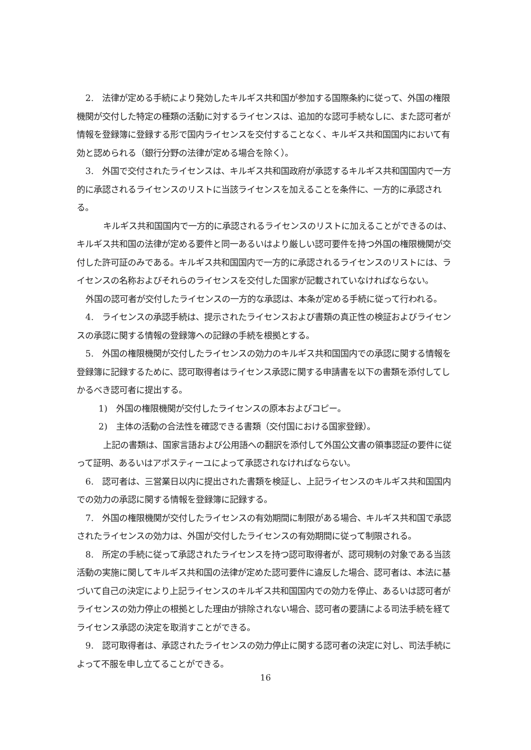2.　法律が定める手続により発効したキルギス共和国が参加する国際条約に従って、外国の権限機関が交付した特定の種類の活動に対するライセンスは、追加的な認可手続なしに、また認可者が情報を登録簿に登録する形で国内ライセンスを交付することなく、キルギス共和国国内において有効と認められる（銀行分野の法律が定める場合を除く）。
3.　外国で交付されたライセンスは、キルギス共和国政府が承認するキルギス共和国国内で一方的に承認されるライセンスのリストに当該ライセンスを加えることを条件に、一方的に承認される。
キルギス共和国国内で一方的に承認されるライセンスのリストに加えることができるのは、キルギス共和国の法律が定める要件と同一あるいはより厳しい認可要件を持つ外国の権限機関が交付した許可証のみである。キルギス共和国国内で一方的に承認されるライセンスのリストには、ライセンスの名称およびそれらのライセンスを交付した国家が記載されていなければならない。
外国の認可者が交付したライセンスの一方的な承認は、本条が定める手続に従って行われる。
4.　ライセンスの承認手続は、提示されたライセンスおよび書類の真正性の検証およびライセンスの承認に関する情報の登録簿への記録の手続を根拠とする。
5.　外国の権限機関が交付したライセンスの効力のキルギス共和国国内での承認に関する情報を登録簿に記録するために、認可取得者はライセンス承認に関する申請書を以下の書類を添付してしかるべき認可者に提出する。
1)　外国の権限機関が交付したライセンスの原本およびコピー。
2)　主体の活動の合法性を確認できる書類（交付国における国家登録）。
上記の書類は、国家言語および公用語への翻訳を添付して外国公文書の領事認証の要件に従って証明、あるいはアポスティーユによって承認されなければならない。
6.　認可者は、三営業日以内に提出された書類を検証し、上記ライセンスのキルギス共和国国内での効力の承認に関する情報を登録簿に記録する。
7.　外国の権限機関が交付したライセンスの有効期間に制限がある場合、キルギス共和国で承認されたライセンスの効力は、外国が交付したライセンスの有効期間に従って制限される。
8.　所定の手続に従って承認されたライセンスを持つ認可取得者が、認可規制の対象である当該活動の実施に関してキルギス共和国の法律が定めた認可要件に違反した場合、認可者は、本法に基づいて自己の決定により上記ライセンスのキルギス共和国国内での効力を停止、あるいは認可者がライセンスの効力停止の根拠とした理由が排除されない場合、認可者の要請による司法手続を経てライセンス承認の決定を取消すことができる。
9.　認可取得者は、承認されたライセンスの効力停止に関する認可者の決定に対し、司法手続によって不服を申し立てることができる。
16